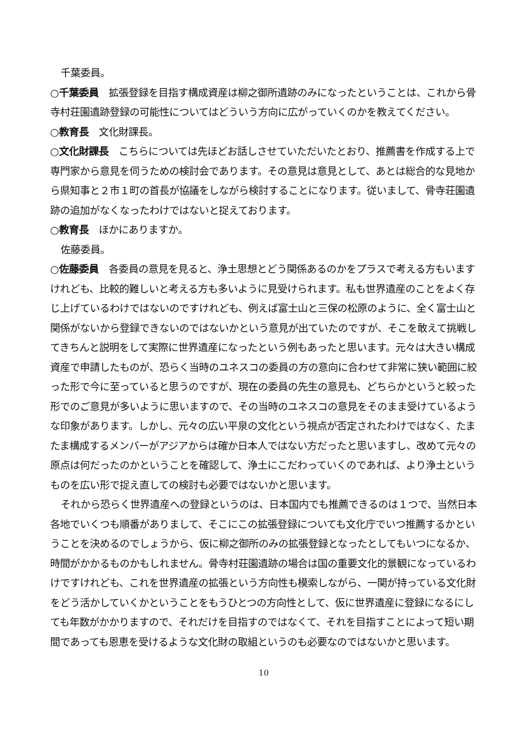千葉委員。
○千葉委員　拡張登録を目指す構成資産は柳之御所遺跡のみになったということは、これから骨寺村荘園遺跡登録の可能性についてはどういう方向に広がっていくのかを教えてください。
○教育長　文化財課長。
○文化財課長　こちらについては先ほどお話しさせていただいたとおり、推薦書を作成する上で専門家から意見を伺うための検討会であります。その意見は意見として、あとは総合的な見地から県知事と２市１町の首長が協議をしながら検討することになります。従いまして、骨寺荘園遺跡の追加がなくなったわけではないと捉えております。
○教育長　ほかにありますか。
佐藤委員。
○佐藤委員　各委員の意見を見ると、浄土思想とどう関係あるのかをプラスで考える方もいますけれども、比較的難しいと考える方も多いように見受けられます。私も世界遺産のことをよく存じ上げているわけではないのですけれども、例えば富士山と三保の松原のように、全く富士山と関係がないから登録できないのではないかという意見が出ていたのですが、そこを敢えて挑戦してきちんと説明をして実際に世界遺産になったという例もあったと思います。元々は大きい構成資産で申請したものが、恐らく当時のユネスコの委員の方の意向に合わせて非常に狭い範囲に絞った形で今に至っていると思うのですが、現在の委員の先生の意見も、どちらかというと絞った形でのご意見が多いように思いますので、その当時のユネスコの意見をそのまま受けているような印象があります。しかし、元々の広い平泉の文化という視点が否定されたわけではなく、たまたま構成するメンバーがアジアからは確か日本人ではない方だったと思いますし、改めて元々の原点は何だったのかということを確認して、浄土にこだわっていくのであれば、より浄土というものを広い形で捉え直しての検討も必要ではないかと思います。
それから恐らく世界遺産への登録というのは、日本国内でも推薦できるのは１つで、当然日本各地でいくつも順番がありまして、そこにこの拡張登録についても文化庁でいつ推薦するかということを決めるのでしょうから、仮に柳之御所のみの拡張登録となったとしてもいつになるか、時間がかかるものかもしれません。骨寺村荘園遺跡の場合は国の重要文化的景観になっているわけですけれども、これを世界遺産の拡張という方向性も模索しながら、一関が持っている文化財をどう活かしていくかということをもうひとつの方向性として、仮に世界遺産に登録になるにしても年数がかかりますので、それだけを目指すのではなくて、それを目指すことによって短い期間であっても恩恵を受けるような文化財の取組というのも必要なのではないかと思います。
10